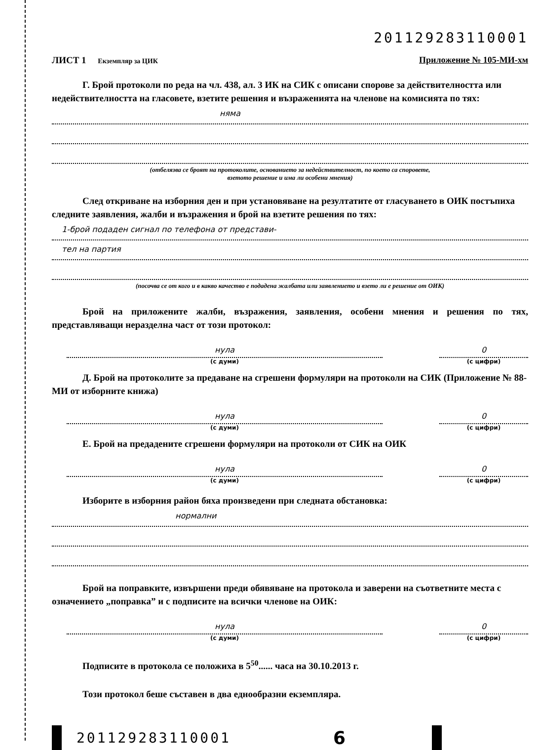201129283110001
ЛИСТ 1 Екземпляр за ЦИК Приложение № 105-МИ-хм
Г. Брой протоколи по реда на чл. 438, ал. 3 ИК на СИК с описани спорове за действителността или недействителността на гласовете, взетите решения и възраженията на членове на комисията по тях:
няма
(отбелязва се броят на протоколите, основанието за недействителност, по което са споровете,
взетото решение и има ли особени мнения)
След откриване на изборния ден и при установяване на резултатите от гласуването в ОИК постъпиха следните заявления, жалби и възражения и брой на взетите решения по тях:
1-брой подаден сигнал по телефона от представи-
тел на партия
(посочва се от кого и в какво качество е подадена жалбата или заявлението и взето ли е решение от ОИК)
Брой на приложените жалби, възражения, заявления, особени мнения и решения по тях, представляващи неразделна част от този протокол:
нула
(с думи)
0
(с цифри)
Д. Брой на протоколите за предаване на сгрешени формуляри на протоколи на СИК (Приложение № 88-МИ от изборните книжа)
нула
(с думи)
0
(с цифри)
Е. Брой на предадените сгрешени формуляри на протоколи от СИК на ОИК
нула
(с думи)
0
(с цифри)
Изборите в изборния район бяха произведени при следната обстановка:
нормални
Брой на поправките, извършени преди обявяване на протокола и заверени на съответните места с означението „поправка” и с подписите на всички членове на ОИК:
нула
(с думи)
0
(с цифри)
Подписите в протокола се положиха в 5<sup>50</sup>...... часа на 30.10.2013 г.
Този протокол беше съставен в два еднообразни екземпляра.
201129283110001
6